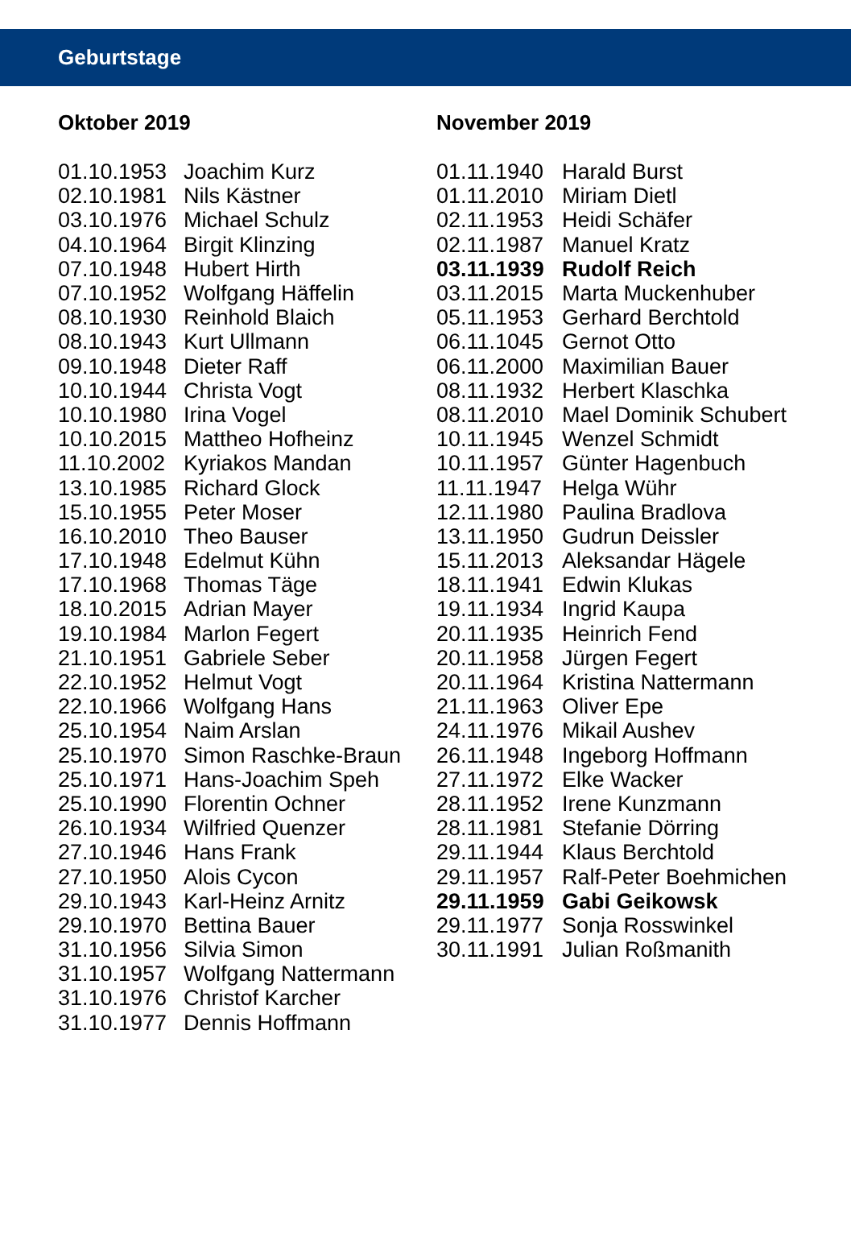Geburtstage
Oktober 2019
| 01.10.1953 | Joachim Kurz |
| 02.10.1981 | Nils Kästner |
| 03.10.1976 | Michael Schulz |
| 04.10.1964 | Birgit Klinzing |
| 07.10.1948 | Hubert Hirth |
| 07.10.1952 | Wolfgang Häffelin |
| 08.10.1930 | Reinhold Blaich |
| 08.10.1943 | Kurt Ullmann |
| 09.10.1948 | Dieter Raff |
| 10.10.1944 | Christa Vogt |
| 10.10.1980 | Irina Vogel |
| 10.10.2015 | Mattheo Hofheinz |
| 11.10.2002 | Kyriakos Mandan |
| 13.10.1985 | Richard Glock |
| 15.10.1955 | Peter Moser |
| 16.10.2010 | Theo Bauser |
| 17.10.1948 | Edelmut Kühn |
| 17.10.1968 | Thomas Täge |
| 18.10.2015 | Adrian Mayer |
| 19.10.1984 | Marlon Fegert |
| 21.10.1951 | Gabriele Seber |
| 22.10.1952 | Helmut Vogt |
| 22.10.1966 | Wolfgang Hans |
| 25.10.1954 | Naim Arslan |
| 25.10.1970 | Simon Raschke-Braun |
| 25.10.1971 | Hans-Joachim Speh |
| 25.10.1990 | Florentin Ochner |
| 26.10.1934 | Wilfried Quenzer |
| 27.10.1946 | Hans Frank |
| 27.10.1950 | Alois Cycon |
| 29.10.1943 | Karl-Heinz Arnitz |
| 29.10.1970 | Bettina Bauer |
| 31.10.1956 | Silvia Simon |
| 31.10.1957 | Wolfgang Nattermann |
| 31.10.1976 | Christof Karcher |
| 31.10.1977 | Dennis Hoffmann |
November 2019
| 01.11.1940 | Harald Burst |
| 01.11.2010 | Miriam Dietl |
| 02.11.1953 | Heidi Schäfer |
| 02.11.1987 | Manuel Kratz |
| 03.11.1939 | Rudolf Reich |
| 03.11.2015 | Marta Muckenhuber |
| 05.11.1953 | Gerhard Berchtold |
| 06.11.1045 | Gernot Otto |
| 06.11.2000 | Maximilian Bauer |
| 08.11.1932 | Herbert Klaschka |
| 08.11.2010 | Mael Dominik Schubert |
| 10.11.1945 | Wenzel Schmidt |
| 10.11.1957 | Günter Hagenbuch |
| 11.11.1947 | Helga Wühr |
| 12.11.1980 | Paulina Bradlova |
| 13.11.1950 | Gudrun Deissler |
| 15.11.2013 | Aleksandar Hägele |
| 18.11.1941 | Edwin Klukas |
| 19.11.1934 | Ingrid Kaupa |
| 20.11.1935 | Heinrich Fend |
| 20.11.1958 | Jürgen Fegert |
| 20.11.1964 | Kristina Nattermann |
| 21.11.1963 | Oliver Epe |
| 24.11.1976 | Mikail Aushev |
| 26.11.1948 | Ingeborg Hoffmann |
| 27.11.1972 | Elke Wacker |
| 28.11.1952 | Irene Kunzmann |
| 28.11.1981 | Stefanie Dörring |
| 29.11.1944 | Klaus Berchtold |
| 29.11.1957 | Ralf-Peter Boehmichen |
| 29.11.1959 | Gabi Geikowsk |
| 29.11.1977 | Sonja Rosswinkel |
| 30.11.1991 | Julian Roßmanith |